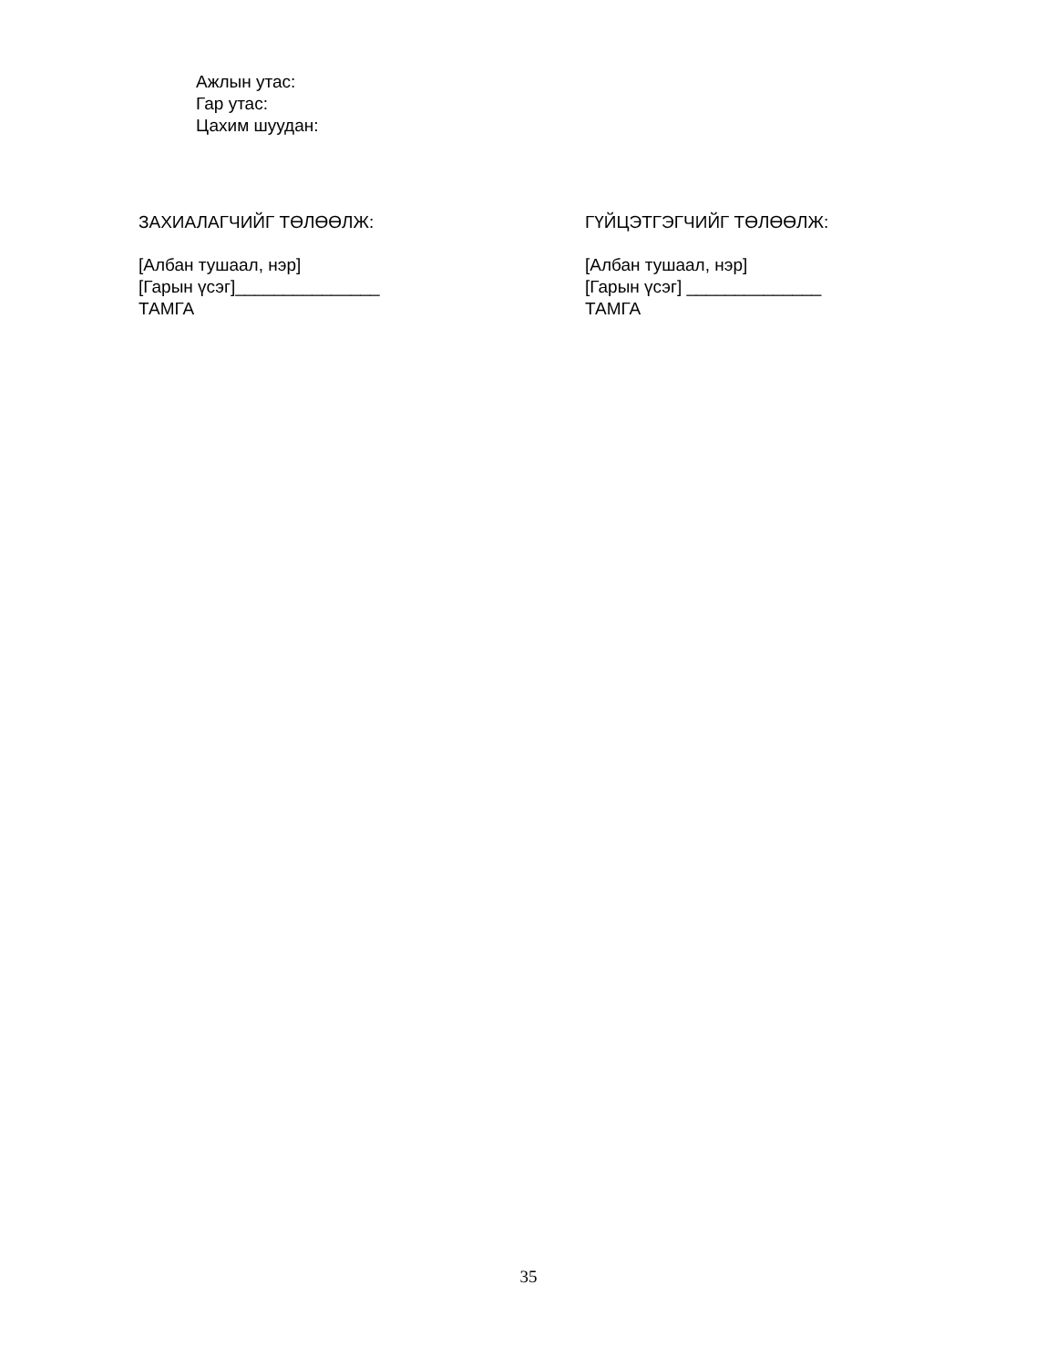Ажлын утас:
Гар утас:
Цахим шуудан:
ЗАХИАЛАГЧИЙГ ТӨЛӨӨЛЖ:
[Албан тушаал, нэр]
[Гарын үсэг]_______________
ТАМГА
ГҮЙЦЭТГЭГЧИЙГ ТӨЛӨӨЛЖ:
[Албан тушаал, нэр]
[Гарын үсэг] ______________
ТАМГА
35